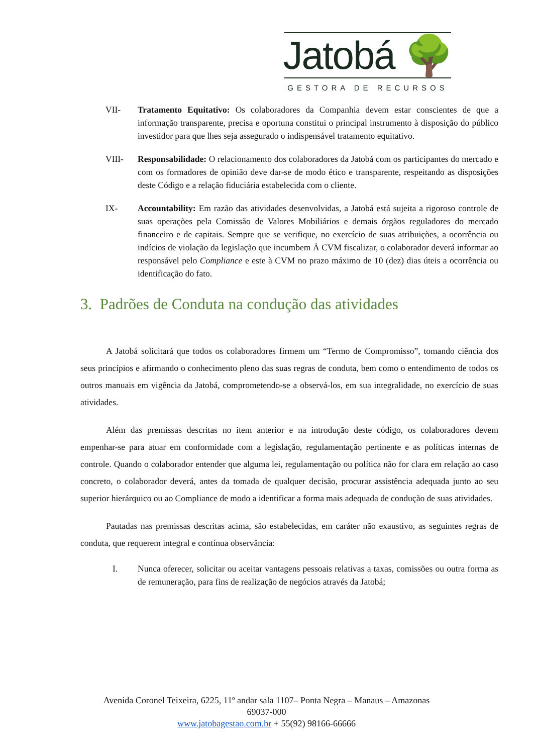Jatobá 🌳
GESTORA DE RECURSOS
VII- Tratamento Equitativo: Os colaboradores da Companhia devem estar conscientes de que a informação transparente, precisa e oportuna constitui o principal instrumento à disposição do público investidor para que lhes seja assegurado o indispensável tratamento equitativo.
VIII- Responsabilidade: O relacionamento dos colaboradores da Jatobá com os participantes do mercado e com os formadores de opinião deve dar-se de modo ético e transparente, respeitando as disposições deste Código e a relação fiduciária estabelecida com o cliente.
IX- Accountability: Em razão das atividades desenvolvidas, a Jatobá está sujeita a rigoroso controle de suas operações pela Comissão de Valores Mobiliários e demais órgãos reguladores do mercado financeiro e de capitais. Sempre que se verifique, no exercício de suas atribuições, a ocorrência ou indícios de violação da legislação que incumbem Á CVM fiscalizar, o colaborador deverá informar ao responsável pelo Compliance e este à CVM no prazo máximo de 10 (dez) dias úteis a ocorrência ou identificação do fato.
3. Padrões de Conduta na condução das atividades
A Jatobá solicitará que todos os colaboradores firmem um “Termo de Compromisso”, tomando ciência dos seus princípios e afirmando o conhecimento pleno das suas regras de conduta, bem como o entendimento de todos os outros manuais em vigência da Jatobá, comprometendo-se a observá-los, em sua integralidade, no exercício de suas atividades.
Além das premissas descritas no item anterior e na introdução deste código, os colaboradores devem empenhar-se para atuar em conformidade com a legislação, regulamentação pertinente e as políticas internas de controle. Quando o colaborador entender que alguma lei, regulamentação ou política não for clara em relação ao caso concreto, o colaborador deverá, antes da tomada de qualquer decisão, procurar assistência adequada junto ao seu superior hierárquico ou ao Compliance de modo a identificar a forma mais adequada de condução de suas atividades.
Pautadas nas premissas descritas acima, são estabelecidas, em caráter não exaustivo, as seguintes regras de conduta, que requerem integral e contínua observância:
I. Nunca oferecer, solicitar ou aceitar vantagens pessoais relativas a taxas, comissões ou outra forma as de remuneração, para fins de realização de negócios através da Jatobá;
Avenida Coronel Teixeira, 6225, 11º andar sala 1107– Ponta Negra – Manaus – Amazonas
69037-000
www.jatobagestao.com.br + 55(92) 98166-66666